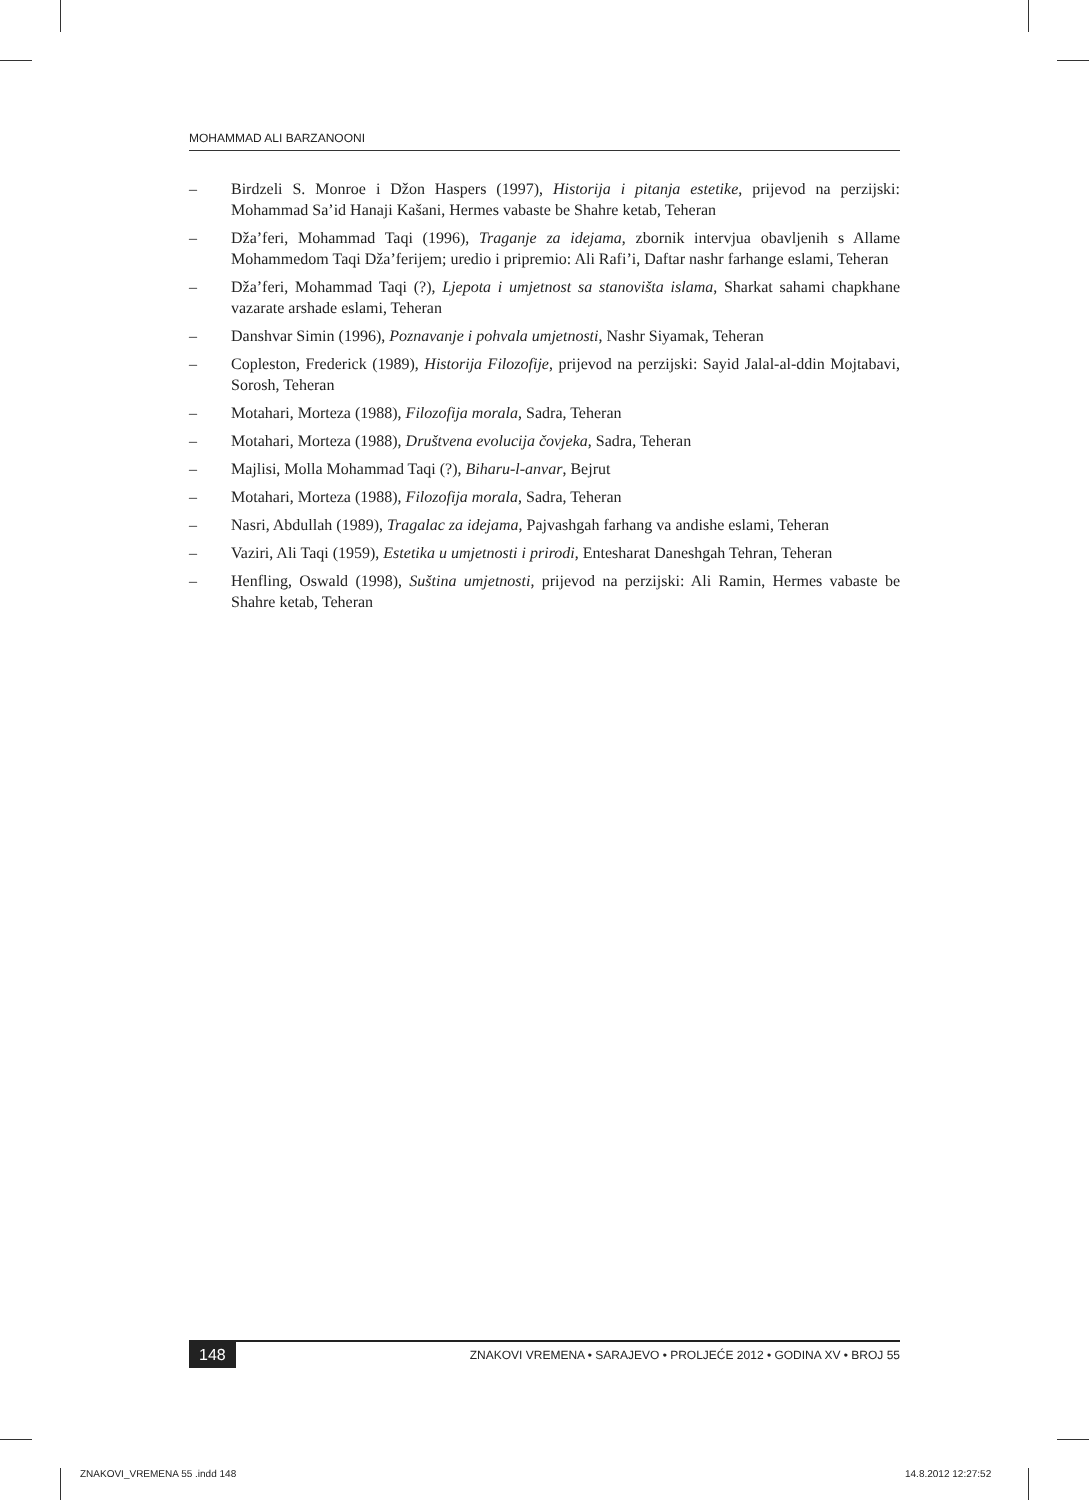MOHAMMAD ALI BARZANOONI
– Birdzeli S. Monroe i Džon Haspers (1997), Historija i pitanja estetike, prijevod na perzijski: Mohammad Sa’id Hanaji Kašani, Hermes vabaste be Shahre ketab, Teheran
– Dža’feri, Mohammad Taqi (1996), Traganje za idejama, zbornik intervjua obavljenih s Allame Mohammedom Taqi Dža’ferijem; uredio i pripremio: Ali Rafi’i, Daftar nashr farhange eslami, Teheran
– Dža’feri, Mohammad Taqi (?), Ljepota i umjetnost sa stanovišta islama, Sharkat sahami chapkhane vazarate arshade eslami, Teheran
– Danshvar Simin (1996), Poznavanje i pohvala umjetnosti, Nashr Siyamak, Teheran
– Copleston, Frederick (1989), Historija Filozofije, prijevod na perzijski: Sayid Jalal-al-ddin Mojtabavi, Sorosh, Teheran
– Motahari, Morteza (1988), Filozofija morala, Sadra, Teheran
– Motahari, Morteza (1988), Društvena evolucija čovjeka, Sadra, Teheran
– Majlisi, Molla Mohammad Taqi (?), Biharu-l-anvar, Bejrut
– Motahari, Morteza (1988), Filozofija morala, Sadra, Teheran
– Nasri, Abdullah (1989), Tragalac za idejama, Pajvashgah farhang va andishe eslami, Teheran
– Vaziri, Ali Taqi (1959), Estetika u umjetnosti i prirodi, Entesharat Daneshgah Tehran, Teheran
– Henfling, Oswald (1998), Suština umjetnosti, prijevod na perzijski: Ali Ramin, Hermes vabaste be Shahre ketab, Teheran
148 ZNAKOVI VREMENA • SARAJEVO • PROLJEĆE 2012 • GODINA XV • BROJ 55
ZNAKOVI_VREMENA 55 .indd 148 14.8.2012 12:27:52